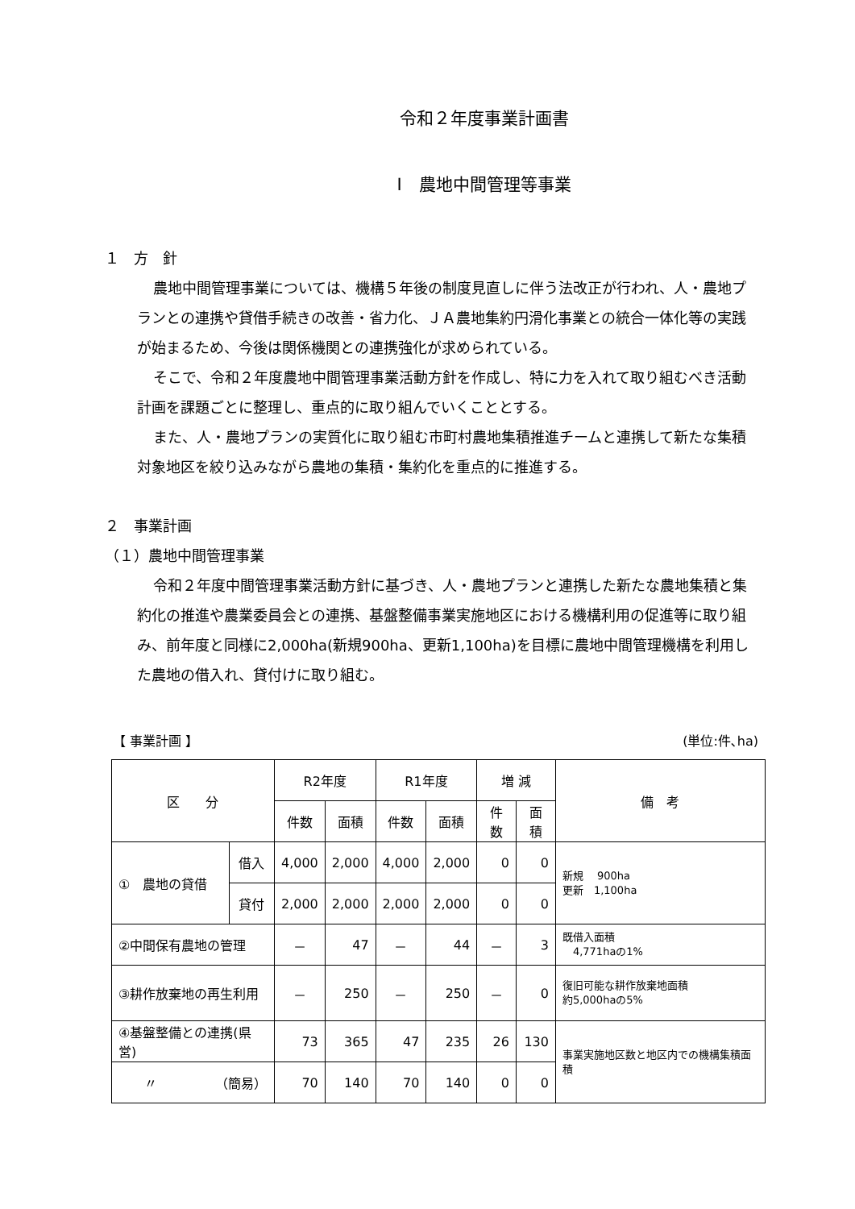令和２年度事業計画書
Ⅰ　農地中間管理等事業
１　方　針
農地中間管理事業については、機構５年後の制度見直しに伴う法改正が行われ、人・農地プランとの連携や貸借手続きの改善・省力化、ＪＡ農地集約円滑化事業との統合一体化等の実践が始まるため、今後は関係機関との連携強化が求められている。
そこで、令和２年度農地中間管理事業活動方針を作成し、特に力を入れて取り組むべき活動計画を課題ごとに整理し、重点的に取り組んでいくこととする。
また、人・農地プランの実質化に取り組む市町村農地集積推進チームと連携して新たな集積対象地区を絞り込みながら農地の集積・集約化を重点的に推進する。
２　事業計画
（１）農地中間管理事業
令和２年度中間管理事業活動方針に基づき、人・農地プランと連携した新たな農地集積と集約化の推進や農業委員会との連携、基盤整備事業実施地区における機構利用の促進等に取り組み、前年度と同様に2,000ha(新規900ha、更新1,100ha)を目標に農地中間管理機構を利用した農地の借入れ、貸付けに取り組む。
【 事業計画 】 (単位:件､ha)
| 区 分 | | R2年度 | | R1年度 | | 増 減 | | 備 考 |
| --- | --- | --- | --- | --- | --- | --- | --- | --- |
| | | 件数 | 面積 | 件数 | 面積 | 件数 | 面積 | |
| ① 農地の貸借 | 借入 | 4,000 | 2,000 | 4,000 | 2,000 | 0 | 0 | 新規 900ha 更新 1,100ha |
| | 貸付 | 2,000 | 2,000 | 2,000 | 2,000 | 0 | 0 | |
| ②中間保有農地の管理 | | － | 47 | － | 44 | － | 3 | 既借入面積 4,771haの1% |
| ③耕作放棄地の再生利用 | | － | 250 | － | 250 | － | 0 | 復旧可能な耕作放棄地面積 約5,000haの5% |
| ④基盤整備との連携(県営) | | 73 | 365 | 47 | 235 | 26 | 130 | 事業実施地区数と地区内での機構集積面積 |
| 〃 （簡易） | | 70 | 140 | 70 | 140 | 0 | 0 | |